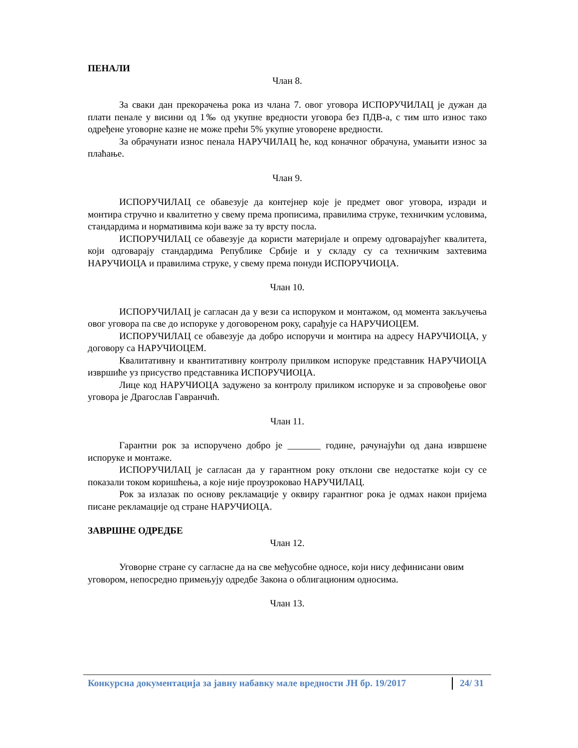ПЕНАЛИ
Члан 8.
За сваки дан прекорачења рока из члана 7. овог уговора ИСПОРУЧИЛАЦ је дужан да плати пенале у висини од 1‰ од укупне вредности уговора без ПДВ-а, с тим што износ тако одређене уговорне казне не може прећи 5% укупне уговорене вредности.
За обрачунати износ пенала НАРУЧИЛАЦ ће, код коначног обрачуна, умањити износ за плаћање.
Члан 9.
ИСПОРУЧИЛАЦ се обавезује да контејнер које је предмет овог уговора, изради и монтира стручно и квалитетно у свему према прописима, правилима струке, техничким условима, стандардима и нормативима који важе за ту врсту посла.
ИСПОРУЧИЛАЦ се обавезује да користи материјале и опрему одговарајућег квалитета, који одговарају стандардима Републике Србије и у складу су са техничким захтевима НАРУЧИОЦА и правилима струке, у свему према понуди ИСПОРУЧИОЦА.
Члан 10.
ИСПОРУЧИЛАЦ је сагласан да у вези са испоруком и монтажом, од момента закључења овог уговора па све до испоруке у договореном року, сарађује са НАРУЧИОЦЕМ.
ИСПОРУЧИЛАЦ се обавезује да добро испоручи и монтира на адресу НАРУЧИОЦА, у договору са НАРУЧИОЦЕМ.
Квалитативну и квантитативну контролу приликом испоруке представник НАРУЧИОЦА извршиће уз присуство представника ИСПОРУЧИОЦА.
Лице код НАРУЧИОЦА задужено за контролу приликом испоруке и за спровођење овог уговора је Драгослав Гавранчић.
Члан 11.
Гарантни рок за испоручено добро је _______ године, рачунајући од дана извршене испоруке и монтаже.
ИСПОРУЧИЛАЦ је сагласан да у гарантном року отклони све недостатке који су се показали током коришћења, а које није проузроковао НАРУЧИЛАЦ.
Рок за излазак по основу рекламације у оквиру гарантног рока је одмах након пријема писане рекламације од стране НАРУЧИОЦА.
ЗАВРШНЕ ОДРЕДБЕ
Члан 12.
Уговорне стране су сагласне да на све међусобне односе, који нису дефинисани овим уговором, непосредно примењују одредбе Закона о облигационим односима.
Члан 13.
Конкурсна документација за јавну набавку мале вредности ЈН бр. 19/2017 24/ 31